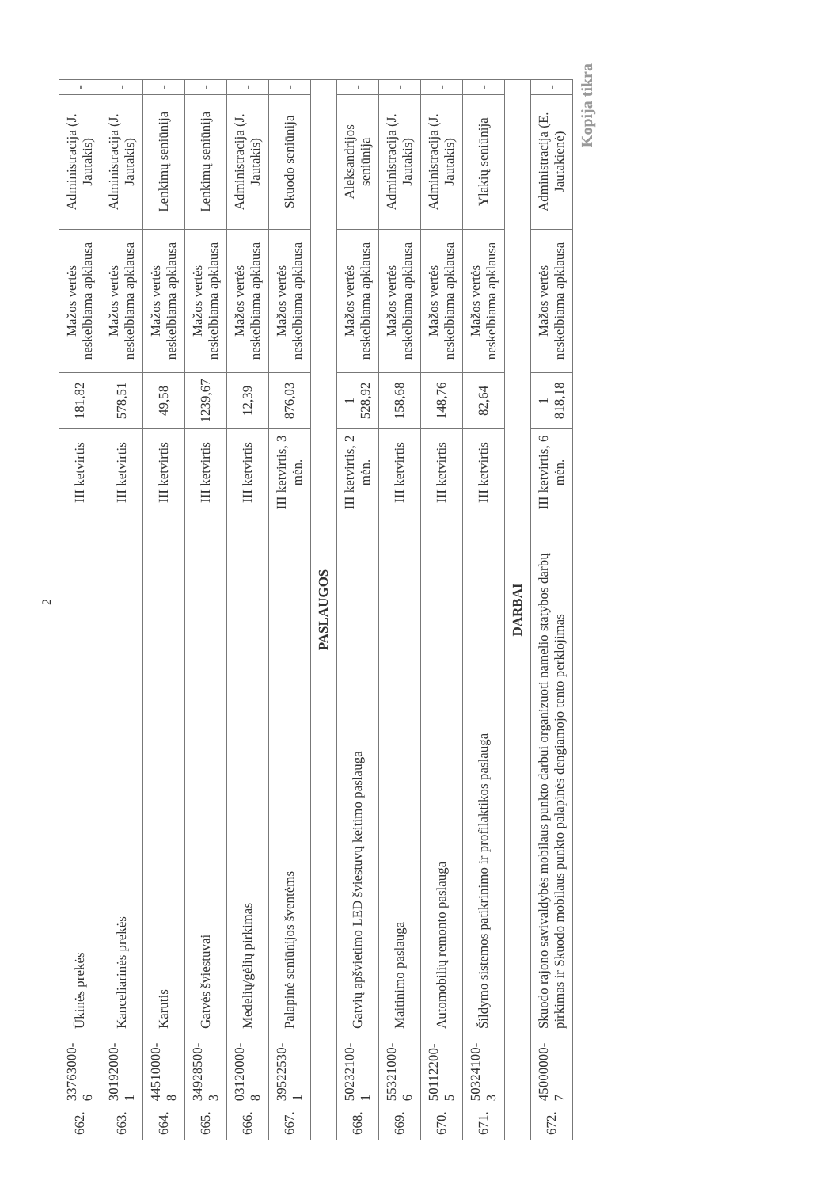2
| 662. | 33763000-6 | Ūkinės prekės | III ketvirtis | 181,82 | Mažos vertės neskelbiama apklausa | Administracija (J. Jautakis) | - |
| 663. | 30192000-1 | Kanceliarinės prekės | III ketvirtis | 578,51 | Mažos vertės neskelbiama apklausa | Administracija (J. Jautakis) | - |
| 664. | 44510000-8 | Karutis | III ketvirtis | 49,58 | Mažos vertės neskelbiama apklausa | Lenkimų seniūnija | - |
| 665. | 34928500-3 | Gatvės šviestuvai | III ketvirtis | 1239,67 | Mažos vertės neskelbiama apklausa | Lenkimų seniūnija | - |
| 666. | 03120000-8 | Medelių/gėlių pirkimas | III ketvirtis | 12,39 | Mažos vertės neskelbiama apklausa | Administracija (J. Jautakis) | - |
| 667. | 39522530-1 | Palapinė seniūnijos šventėms | III ketvirtis, 3 mėn. | 876,03 | Mažos vertės neskelbiama apklausa | Skuodo seniūnija | - |
| PASLAUGOS | | | | | | | |
| 668. | 50232100-1 | Gatvių apšvietimo LED šviestuvų keitimo paslauga | III ketvirtis, 2 mėn. | 1 528,92 | Mažos vertės neskelbiama apklausa | Aleksandrijos seniūnija | - |
| 669. | 55321000-6 | Maitinimo paslauga | III ketvirtis | 158,68 | Mažos vertės neskelbiama apklausa | Administracija (J. Jautakis) | - |
| 670. | 50112200-5 | Automobilių remonto paslauga | III ketvirtis | 148,76 | Mažos vertės neskelbiama apklausa | Administracija (J. Jautakis) | - |
| 671. | 50324100-3 | Šildymo sistemos patikrinimo ir profilaktikos paslauga | III ketvirtis | 82,64 | Mažos vertės neskelbiama apklausa | Ylakių seniūnija | - |
| DARBAI | | | | | | | |
| 672. | 45000000-7 | Skuodo rajono savivaldybės mobilaus punkto darbui organizuoti namelio statybos darbų pirkimas ir Skuodo mobilaus punkto palapinės dengiamojo tento perklojimas | III ketvirtis, 6 mėn. | 1 818,18 | Mažos vertės neskelbiama apklausa | Administracija (E. Jautakienė) | - |
Kopija tikra